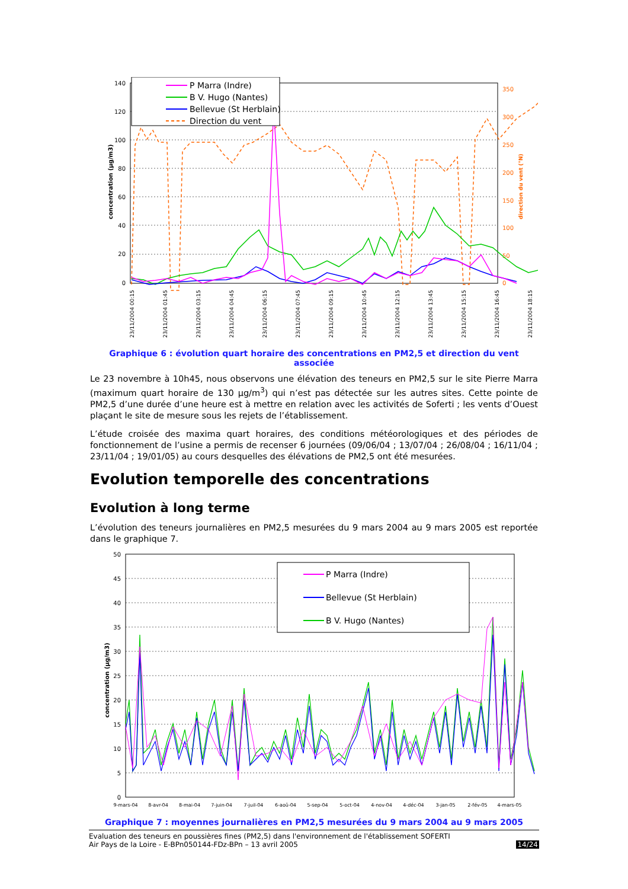140
120
100
80
60
40
20
0
350
300
250
200
150
100
50
0
concentration (µg/m3)
direction du vent (°N)
P Marra (Indre)
B V. Hugo (Nantes)
Bellevue (St Herblain)
Direction du vent
23/11/2004 00:15
23/11/2004 01:45
23/11/2004 03:15
23/11/2004 04:45
23/11/2004 06:15
23/11/2004 07:45
23/11/2004 09:15
23/11/2004 10:45
23/11/2004 12:15
23/11/2004 13:45
23/11/2004 15:15
23/11/2004 16:45
23/11/2004 18:15
Graphique 6 : évolution quart horaire des concentrations en PM2,5 et direction du vent associée
Le 23 novembre à 10h45, nous observons une élévation des teneurs en PM2,5 sur le site Pierre Marra (maximum quart horaire de 130 µg/m<sup>3</sup>) qui n’est pas détectée sur les autres sites. Cette pointe de PM2,5 d’une durée d’une heure est à mettre en relation avec les activités de Soferti ; les vents d’Ouest plaçant le site de mesure sous les rejets de l’établissement.
L’étude croisée des maxima quart horaires, des conditions météorologiques et des périodes de fonctionnement de l’usine a permis de recenser 6 journées (09/06/04 ; 13/07/04 ; 26/08/04 ; 16/11/04 ; 23/11/04 ; 19/01/05) au cours desquelles des élévations de PM2,5 ont été mesurées.
Evolution temporelle des concentrations
Evolution à long terme
L’évolution des teneurs journalières en PM2,5 mesurées du 9 mars 2004 au 9 mars 2005 est reportée dans le graphique 7.
50
45
40
35
30
25
20
15
10
5
0
concentration (µg/m3)
P Marra (Indre)
Bellevue (St Herblain)
B V. Hugo (Nantes)
9-mars-04
8-avr-04
8-mai-04
7-juin-04
7-juil-04
6-aoû-04
5-sep-04
5-oct-04
4-nov-04
4-déc-04
3-jan-05
2-fév-05
4-mars-05
Graphique 7 : moyennes journalières en PM2,5 mesurées du 9 mars 2004 au 9 mars 2005
Evaluation des teneurs en poussières fines (PM2,5) dans l'environnement de l'établissement SOFERTI
Air Pays de la Loire - E-BPn050144-FDz-BPn – 13 avril 2005 14/24